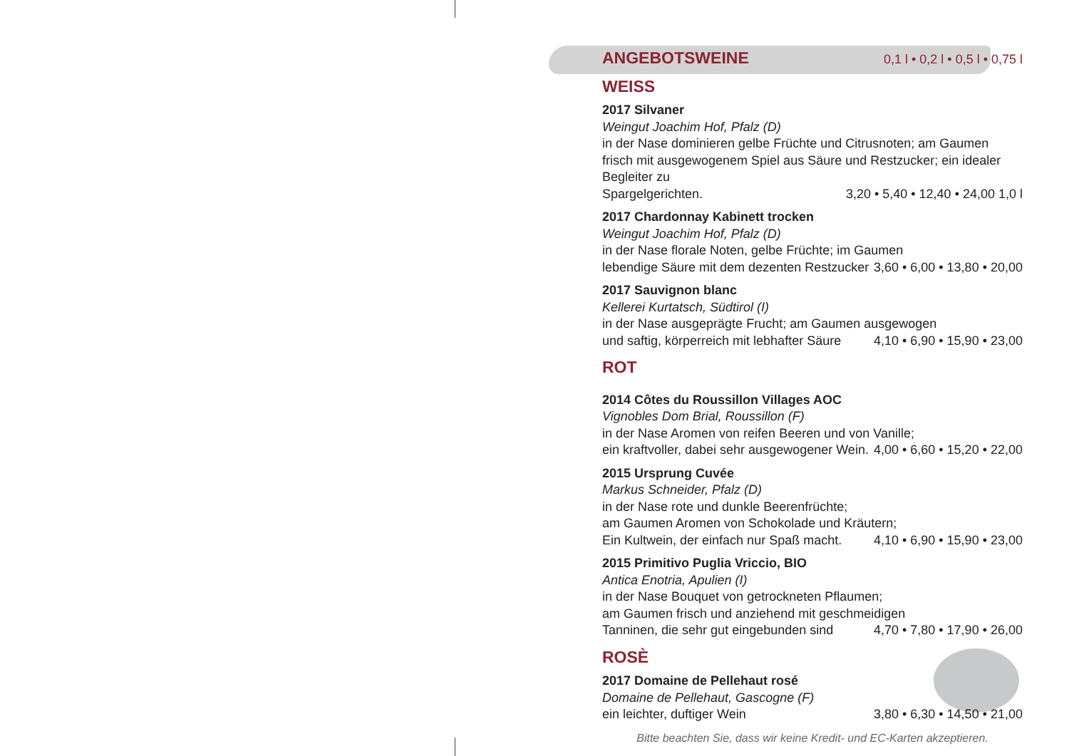ANGEBOTSWEINE 0,1 l • 0,2 l • 0,5 l • 0,75 l
WEISS
2017 Silvaner
Weingut Joachim Hof, Pfalz (D)
in der Nase dominieren gelbe Früchte und Citrusnoten; am Gaumen frisch mit ausgewogenem Spiel aus Säure und Restzucker; ein idealer Begleiter zu
Spargelgerichten. 3,20 • 5,40 • 12,40 • 24,00 1,0 l
2017 Chardonnay Kabinett trocken
Weingut Joachim Hof, Pfalz (D)
in der Nase florale Noten, gelbe Früchte; im Gaumen
lebendige Säure mit dem dezenten Restzucker 3,60 • 6,00 • 13,80 • 20,00
2017 Sauvignon blanc
Kellerei Kurtatsch, Südtirol (I)
in der Nase ausgeprägte Frucht; am Gaumen ausgewogen
und saftig, körperreich mit lebhafter Säure 4,10 • 6,90 • 15,90 • 23,00
ROT
2014 Côtes du Roussillon Villages AOC
Vignobles Dom Brial, Roussillon (F)
in der Nase Aromen von reifen Beeren und von Vanille;
ein kraftvoller, dabei sehr ausgewogener Wein. 4,00 • 6,60 • 15,20 • 22,00
2015 Ursprung Cuvée
Markus Schneider, Pfalz (D)
in der Nase rote und dunkle Beerenfrüchte;
am Gaumen Aromen von Schokolade und Kräutern;
Ein Kultwein, der einfach nur Spaß macht. 4,10 • 6,90 • 15,90 • 23,00
2015 Primitivo Puglia Vriccio, BIO
Antica Enotria, Apulien (I)
in der Nase Bouquet von getrockneten Pflaumen;
am Gaumen frisch und anziehend mit geschmeidigen
Tanninen, die sehr gut eingebunden sind 4,70 • 7,80 • 17,90 • 26,00
ROSÈ
2017 Domaine de Pellehaut rosé
Domaine de Pellehaut, Gascogne (F)
ein leichter, duftiger Wein 3,80 • 6,30 • 14,50 • 21,00
Bitte beachten Sie, dass wir keine Kredit- und EC-Karten akzeptieren.